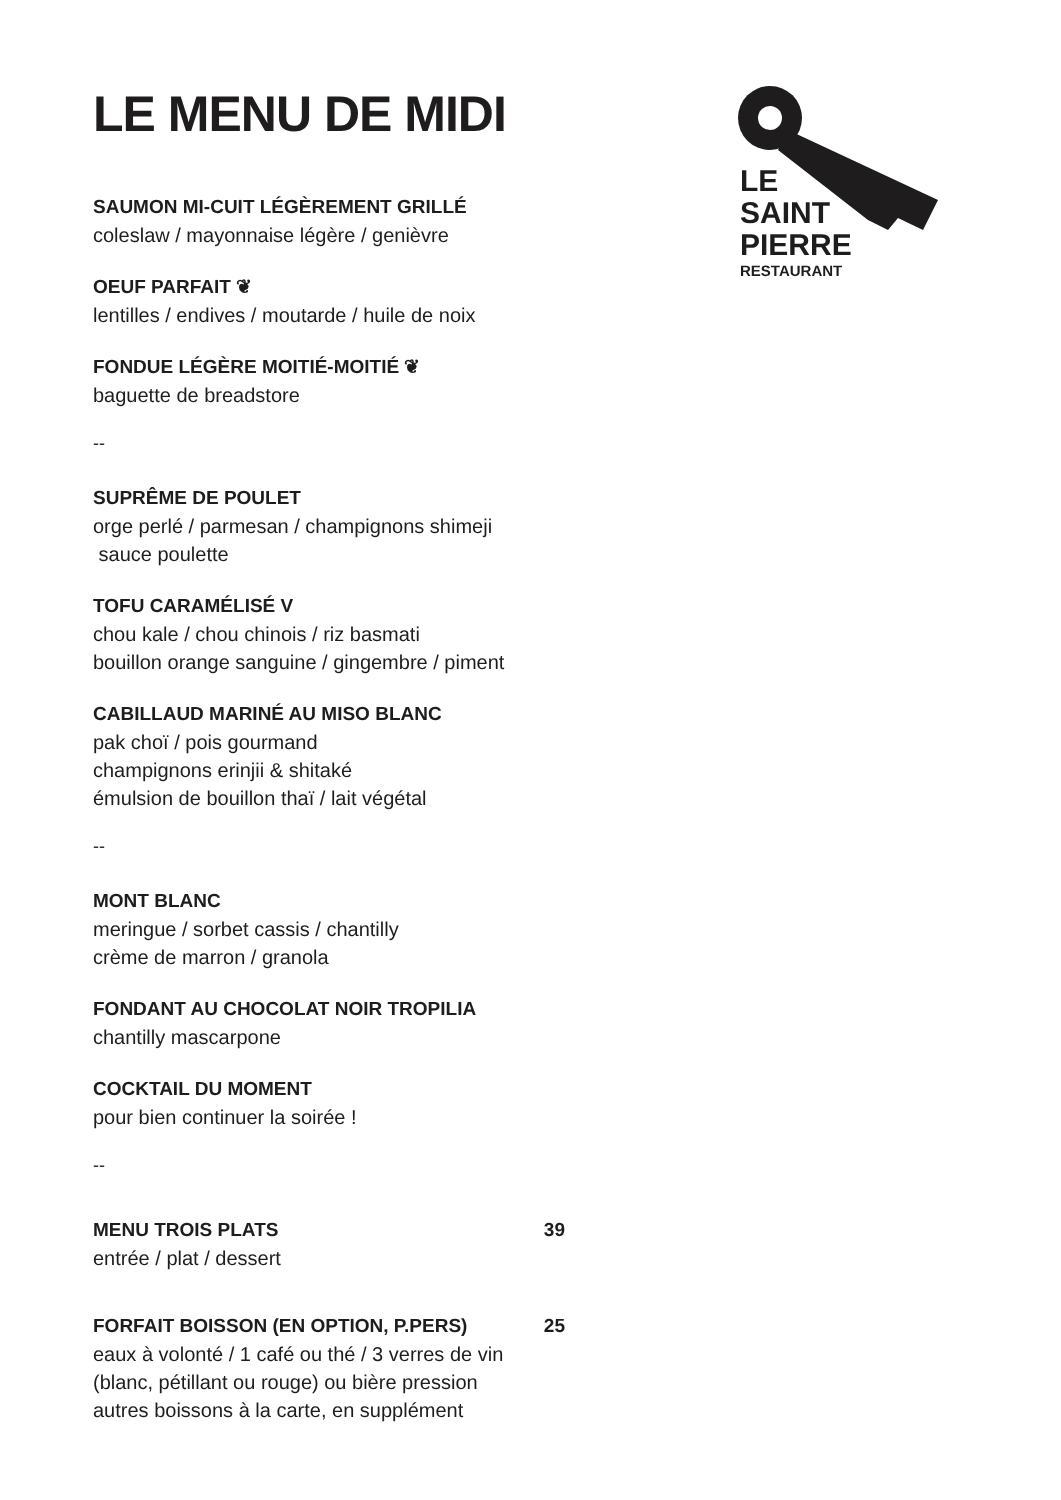LE
SAINT
PIERRE
RESTAURANT
LE MENU DE MIDI
SAUMON MI-CUIT LÉGÈREMENT GRILLÉ
coleslaw / mayonnaise légère / genièvre
OEUF PARFAIT ❦
lentilles / endives / moutarde / huile de noix
FONDUE LÉGÈRE MOITIÉ-MOITIÉ ❦
baguette de breadstore
--
SUPRÊME DE POULET
orge perlé / parmesan / champignons shimeji
sauce poulette
TOFU CARAMÉLISÉ V
chou kale / chou chinois / riz basmati
bouillon orange sanguine / gingembre / piment
CABILLAUD MARINÉ AU MISO BLANC
pak choï / pois gourmand
champignons erinjii & shitaké
émulsion de bouillon thaï / lait végétal
--
MONT BLANC
meringue / sorbet cassis / chantilly
crème de marron / granola
FONDANT AU CHOCOLAT NOIR TROPILIA
chantilly mascarpone
COCKTAIL DU MOMENT
pour bien continuer la soirée !
--
MENU TROIS PLATS 39
entrée / plat / dessert
FORFAIT BOISSON (EN OPTION, P.PERS) 25
eaux à volonté / 1 café ou thé / 3 verres de vin
(blanc, pétillant ou rouge) ou bière pression
autres boissons à la carte, en supplément